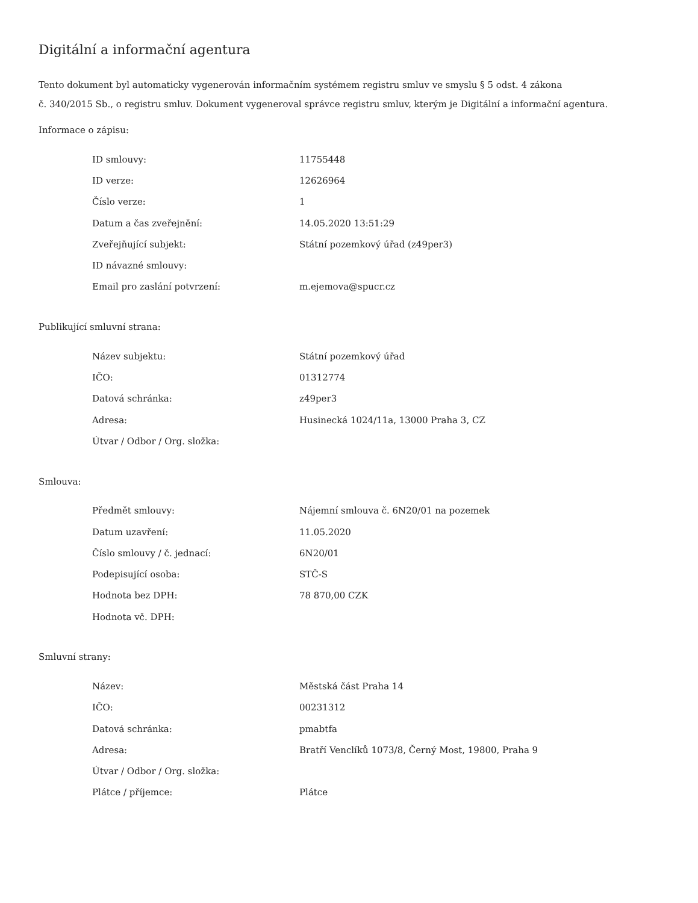Digitální a informační agentura
Tento dokument byl automaticky vygenerován informačním systémem registru smluv ve smyslu § 5 odst. 4 zákona
č. 340/2015 Sb., o registru smluv. Dokument vygeneroval správce registru smluv, kterým je Digitální a informační agentura.
Informace o zápisu:
| ID smlouvy: | 11755448 |
| ID verze: | 12626964 |
| Číslo verze: | 1 |
| Datum a čas zveřejnění: | 14.05.2020 13:51:29 |
| Zveřejňující subjekt: | Státní pozemkový úřad (z49per3) |
| ID návazné smlouvy: | |
| Email pro zaslání potvrzení: | m.ejemova@spucr.cz |
Publikující smluvní strana:
| Název subjektu: | Státní pozemkový úřad |
| IČO: | 01312774 |
| Datová schránka: | z49per3 |
| Adresa: | Husinecká 1024/11a, 13000 Praha 3, CZ |
| Útvar / Odbor / Org. složka: | |
Smlouva:
| Předmět smlouvy: | Nájemní smlouva č. 6N20/01 na pozemek |
| Datum uzavření: | 11.05.2020 |
| Číslo smlouvy / č. jednací: | 6N20/01 |
| Podepisující osoba: | STČ-S |
| Hodnota bez DPH: | 78 870,00 CZK |
| Hodnota vč. DPH: | |
Smluvní strany:
| Název: | Městská část Praha 14 |
| IČO: | 00231312 |
| Datová schránka: | pmabtfa |
| Adresa: | Bratří Venclíků 1073/8, Černý Most, 19800, Praha 9 |
| Útvar / Odbor / Org. složka: | |
| Plátce / příjemce: | Plátce |